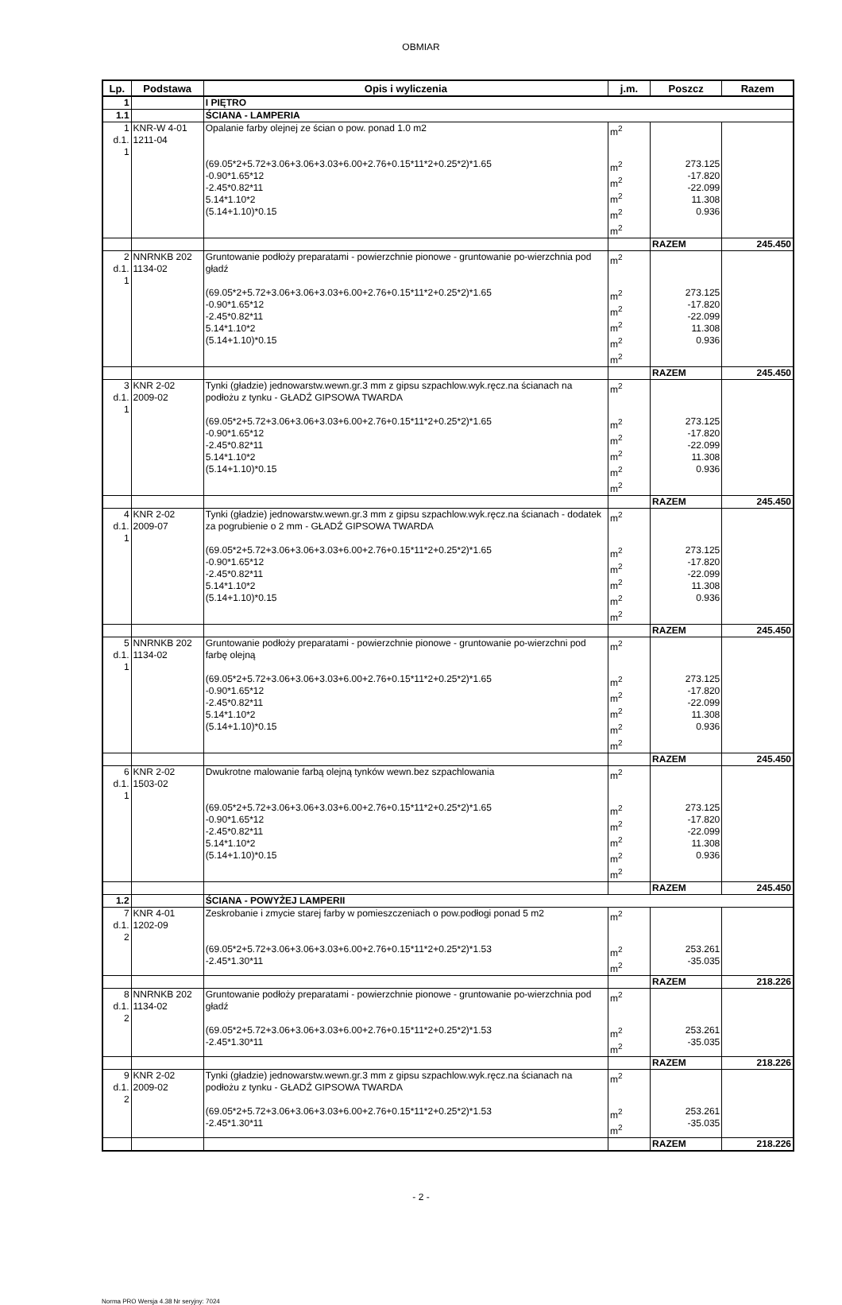OBMIAR
| Lp. | Podstawa | Opis i wyliczenia | j.m. | Poszcz | Razem |
| --- | --- | --- | --- | --- | --- |
| 1 | | I PIĘTRO | | | |
| 1.1 | | ŚCIANA - LAMPERIA | | | |
| 1 d.1. 1 | KNR-W 4-01 1211-04 | Opalanie farby olejnej ze ścian o pow. ponad 1.0 m2 | m<sup>2</sup> | | |
| | | (69.05*2+5.72+3.06+3.06+3.03+6.00+2.76+0.15*11*2+0.25*2)*1.65 -0.90*1.65*12 -2.45*0.82*11 5.14*1.10*2 (5.14+1.10)*0.15 | m<sup>2</sup> m<sup>2</sup> m<sup>2</sup> m<sup>2</sup> m<sup>2</sup> | 273.125 -17.820 -22.099 11.308 0.936 | |
| | | | | RAZEM | 245.450 |
| 2 d.1. 1 | NNRNKB 202 1134-02 | Gruntowanie podłoży preparatami - powierzchnie pionowe - gruntowanie po-wierzchnia pod gładź | m<sup>2</sup> | | |
| | | (69.05*2+5.72+3.06+3.06+3.03+6.00+2.76+0.15*11*2+0.25*2)*1.65 -0.90*1.65*12 -2.45*0.82*11 5.14*1.10*2 (5.14+1.10)*0.15 | m<sup>2</sup> m<sup>2</sup> m<sup>2</sup> m<sup>2</sup> m<sup>2</sup> | 273.125 -17.820 -22.099 11.308 0.936 | |
| | | | | RAZEM | 245.450 |
| 3 d.1. 1 | KNR 2-02 2009-02 | Tynki (gładzie) jednowarstw.wewn.gr.3 mm z gipsu szpachlow.wyk.ręcz.na ścianach na podłożu z tynku - GŁADŹ GIPSOWA TWARDA | m<sup>2</sup> | | |
| | | (69.05*2+5.72+3.06+3.06+3.03+6.00+2.76+0.15*11*2+0.25*2)*1.65 -0.90*1.65*12 -2.45*0.82*11 5.14*1.10*2 (5.14+1.10)*0.15 | m<sup>2</sup> m<sup>2</sup> m<sup>2</sup> m<sup>2</sup> m<sup>2</sup> | 273.125 -17.820 -22.099 11.308 0.936 | |
| | | | | RAZEM | 245.450 |
| 4 d.1. 1 | KNR 2-02 2009-07 | Tynki (gładzie) jednowarstw.wewn.gr.3 mm z gipsu szpachlow.wyk.ręcz.na ścianach - dodatek za pogrubienie o 2 mm - GŁADŹ GIPSOWA TWARDA | m<sup>2</sup> | | |
| | | (69.05*2+5.72+3.06+3.06+3.03+6.00+2.76+0.15*11*2+0.25*2)*1.65 -0.90*1.65*12 -2.45*0.82*11 5.14*1.10*2 (5.14+1.10)*0.15 | m<sup>2</sup> m<sup>2</sup> m<sup>2</sup> m<sup>2</sup> m<sup>2</sup> | 273.125 -17.820 -22.099 11.308 0.936 | |
| | | | | RAZEM | 245.450 |
| 5 d.1. 1 | NNRNKB 202 1134-02 | Gruntowanie podłoży preparatami - powierzchnie pionowe - gruntowanie po-wierzchni pod farbę olejną | m<sup>2</sup> | | |
| | | (69.05*2+5.72+3.06+3.06+3.03+6.00+2.76+0.15*11*2+0.25*2)*1.65 -0.90*1.65*12 -2.45*0.82*11 5.14*1.10*2 (5.14+1.10)*0.15 | m<sup>2</sup> m<sup>2</sup> m<sup>2</sup> m<sup>2</sup> m<sup>2</sup> | 273.125 -17.820 -22.099 11.308 0.936 | |
| | | | | RAZEM | 245.450 |
| 6 d.1. 1 | KNR 2-02 1503-02 | Dwukrotne malowanie farbą olejną tynków wewn.bez szpachlowania | m<sup>2</sup> | | |
| | | (69.05*2+5.72+3.06+3.06+3.03+6.00+2.76+0.15*11*2+0.25*2)*1.65 -0.90*1.65*12 -2.45*0.82*11 5.14*1.10*2 (5.14+1.10)*0.15 | m<sup>2</sup> m<sup>2</sup> m<sup>2</sup> m<sup>2</sup> m<sup>2</sup> | 273.125 -17.820 -22.099 11.308 0.936 | |
| | | | | RAZEM | 245.450 |
| 1.2 | | ŚCIANA - POWYŻEJ LAMPERII | | | |
| 7 d.1. 2 | KNR 4-01 1202-09 | Zeskrobanie i zmycie starej farby w pomieszczeniach o pow.podłogi ponad 5 m2 | m<sup>2</sup> | | |
| | | (69.05*2+5.72+3.06+3.06+3.03+6.00+2.76+0.15*11*2+0.25*2)*1.53 -2.45*1.30*11 | m<sup>2</sup> m<sup>2</sup> | 253.261 -35.035 | |
| | | | | RAZEM | 218.226 |
| 8 d.1. 2 | NNRNKB 202 1134-02 | Gruntowanie podłoży preparatami - powierzchnie pionowe - gruntowanie po-wierzchnia pod gładź | m<sup>2</sup> | | |
| | | (69.05*2+5.72+3.06+3.06+3.03+6.00+2.76+0.15*11*2+0.25*2)*1.53 -2.45*1.30*11 | m<sup>2</sup> m<sup>2</sup> | 253.261 -35.035 | |
| | | | | RAZEM | 218.226 |
| 9 d.1. 2 | KNR 2-02 2009-02 | Tynki (gładzie) jednowarstw.wewn.gr.3 mm z gipsu szpachlow.wyk.ręcz.na ścianach na podłożu z tynku - GŁADŹ GIPSOWA TWARDA | m<sup>2</sup> | | |
| | | (69.05*2+5.72+3.06+3.06+3.03+6.00+2.76+0.15*11*2+0.25*2)*1.53 -2.45*1.30*11 | m<sup>2</sup> m<sup>2</sup> | 253.261 -35.035 | |
| | | | | RAZEM | 218.226 |
- 2 -
Norma PRO Wersja 4.38 Nr seryjny: 7024